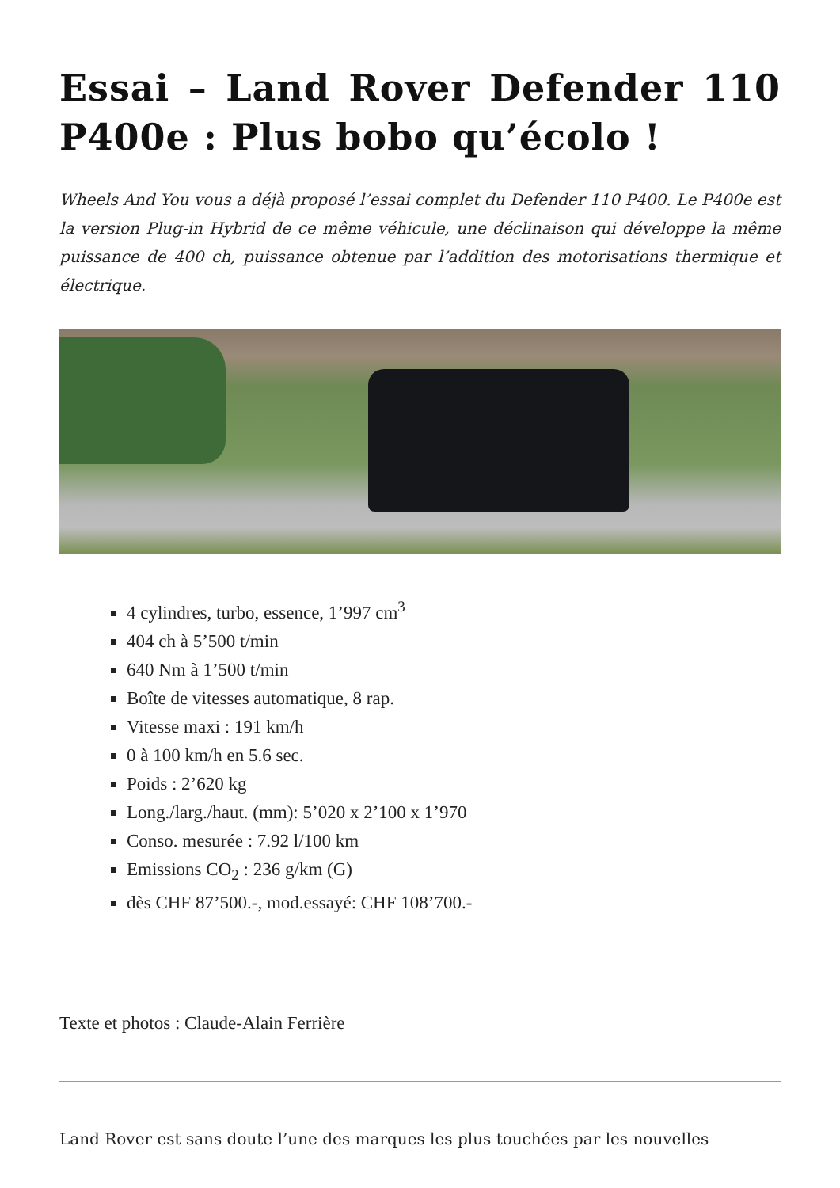Essai – Land Rover Defender 110 P400e : Plus bobo qu’écolo !
Wheels And You vous a déjà proposé l’essai complet du Defender 110 P400. Le P400e est la version Plug-in Hybrid de ce même véhicule, une déclinaison qui développe la même puissance de 400 ch, puissance obtenue par l’addition des motorisations thermique et électrique.
4 cylindres, turbo, essence, 1’997 cm<sup>3</sup>
404 ch à 5’500 t/min
640 Nm à 1’500 t/min
Boîte de vitesses automatique, 8 rap.
Vitesse maxi : 191 km/h
0 à 100 km/h en 5.6 sec.
Poids : 2’620 kg
Long./larg./haut. (mm): 5’020 x 2’100 x 1’970
Conso. mesurée : 7.92 l/100 km
Emissions CO<sub>2</sub> : 236 g/km (G)
dès CHF 87’500.-, mod.essayé: CHF 108’700.-
Texte et photos : Claude-Alain Ferrière
Land Rover est sans doute l’une des marques les plus touchées par les nouvelles